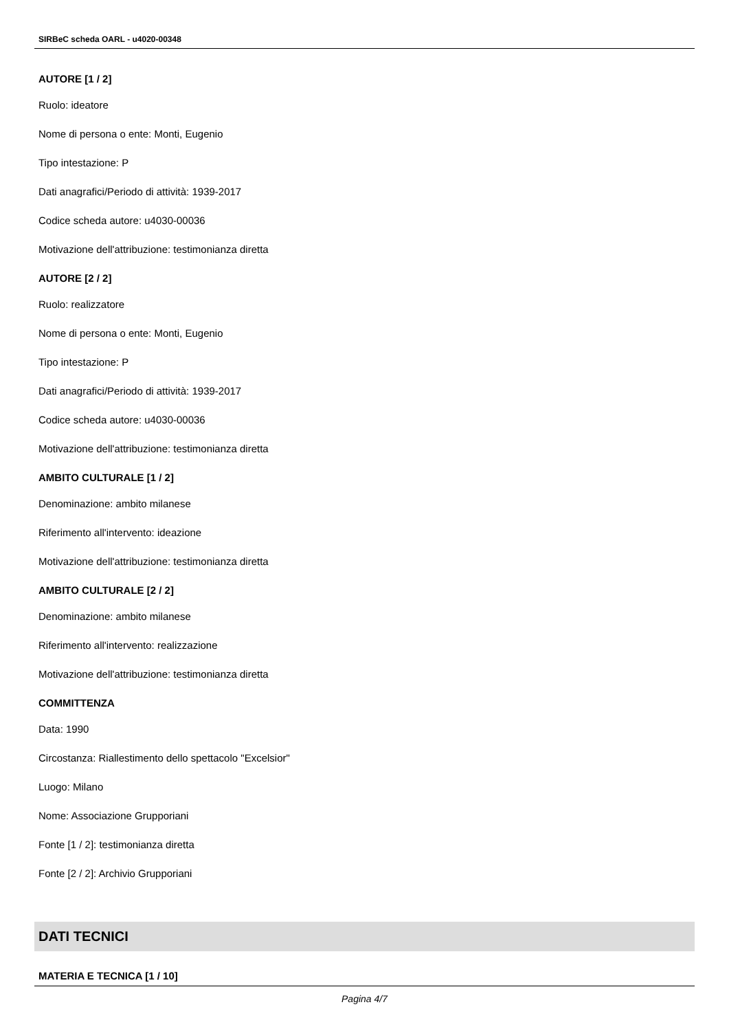SIRBeC scheda OARL - u4020-00348
AUTORE [1 / 2]
Ruolo: ideatore
Nome di persona o ente: Monti, Eugenio
Tipo intestazione: P
Dati anagrafici/Periodo di attività: 1939-2017
Codice scheda autore: u4030-00036
Motivazione dell'attribuzione: testimonianza diretta
AUTORE [2 / 2]
Ruolo: realizzatore
Nome di persona o ente: Monti, Eugenio
Tipo intestazione: P
Dati anagrafici/Periodo di attività: 1939-2017
Codice scheda autore: u4030-00036
Motivazione dell'attribuzione: testimonianza diretta
AMBITO CULTURALE [1 / 2]
Denominazione: ambito milanese
Riferimento all'intervento: ideazione
Motivazione dell'attribuzione: testimonianza diretta
AMBITO CULTURALE [2 / 2]
Denominazione: ambito milanese
Riferimento all'intervento: realizzazione
Motivazione dell'attribuzione: testimonianza diretta
COMMITTENZA
Data: 1990
Circostanza: Riallestimento dello spettacolo "Excelsior"
Luogo: Milano
Nome: Associazione Grupporiani
Fonte [1 / 2]: testimonianza diretta
Fonte [2 / 2]: Archivio Grupporiani
DATI TECNICI
MATERIA E TECNICA [1 / 10]
Pagina 4/7